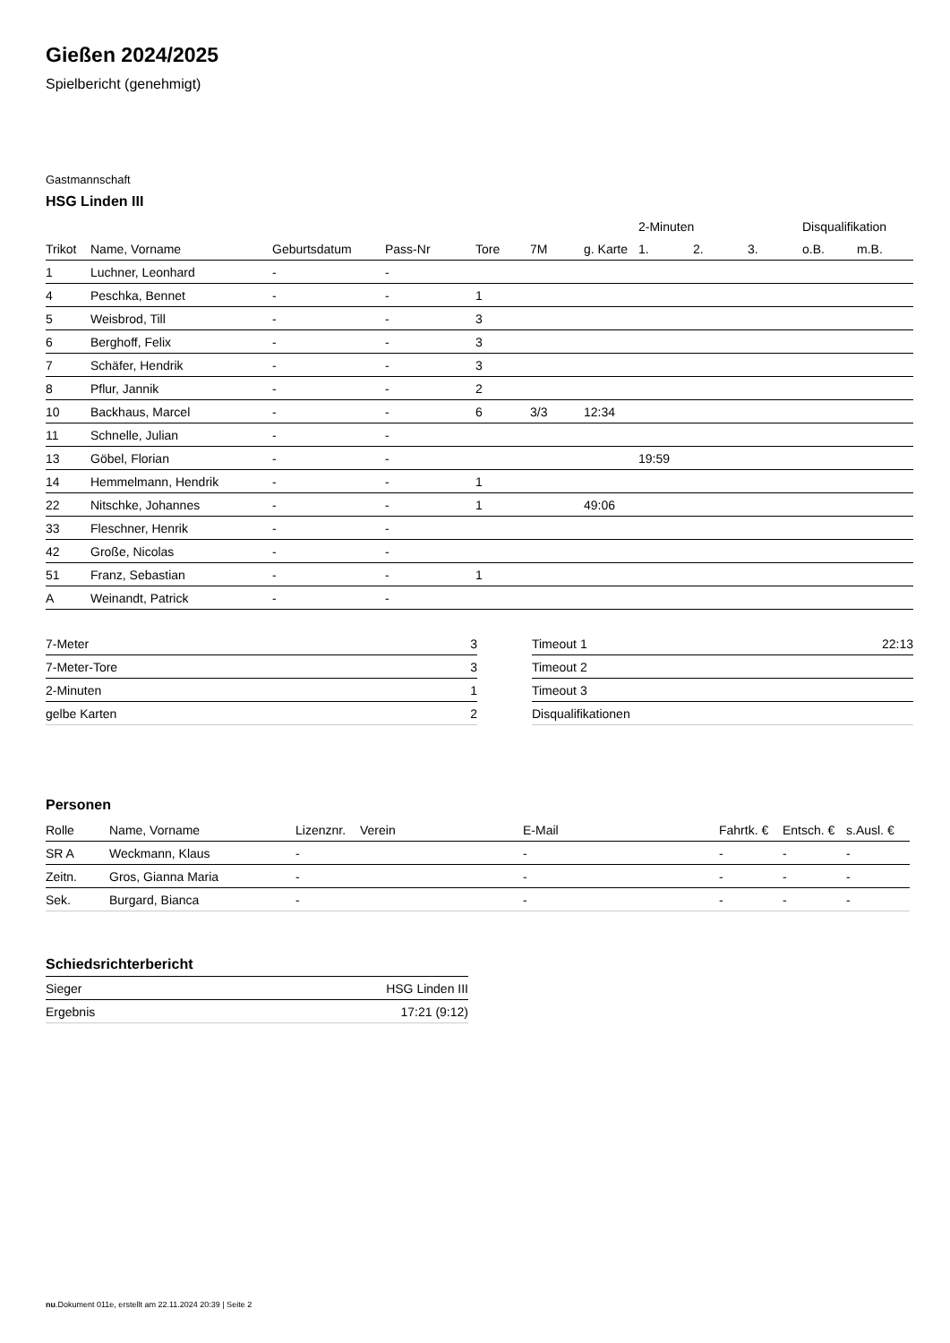Gießen 2024/2025
Spielbericht (genehmigt)
Gastmannschaft
HSG Linden III
| | | | | | | | 2-Minuten | | | Disqualifikation | |
| --- | --- | --- | --- | --- | --- | --- | --- | --- | --- | --- | --- |
| Trikot | Name, Vorname | Geburtsdatum | Pass-Nr | Tore | 7M | g. Karte | 1. | 2. | 3. | o.B. | m.B. |
| 1 | Luchner, Leonhard | - | - | | | | | | | | |
| 4 | Peschka, Bennet | - | - | 1 | | | | | | | |
| 5 | Weisbrod, Till | - | - | 3 | | | | | | | |
| 6 | Berghoff, Felix | - | - | 3 | | | | | | | |
| 7 | Schäfer, Hendrik | - | - | 3 | | | | | | | |
| 8 | Pflur, Jannik | - | - | 2 | | | | | | | |
| 10 | Backhaus, Marcel | - | - | 6 | 3/3 | 12:34 | | | | | |
| 11 | Schnelle, Julian | - | - | | | | | | | | |
| 13 | Göbel, Florian | - | - | | | | 19:59 | | | | |
| 14 | Hemmelmann, Hendrik | - | - | 1 | | | | | | | |
| 22 | Nitschke, Johannes | - | - | 1 | | 49:06 | | | | | |
| 33 | Fleschner, Henrik | - | - | | | | | | | | |
| 42 | Große, Nicolas | - | - | | | | | | | | |
| 51 | Franz, Sebastian | - | - | 1 | | | | | | | |
| A | Weinandt, Patrick | - | - | | | | | | | | |
| 7-Meter | 3 |
| 7-Meter-Tore | 3 |
| 2-Minuten | 1 |
| gelbe Karten | 2 |
| Timeout 1 | 22:13 |
| Timeout 2 | |
| Timeout 3 | |
| Disqualifikationen | |
Personen
| Rolle | Name, Vorname | Lizenznr. | Verein | E-Mail | Fahrtk. € | Entsch. € | s.Ausl. € |
| --- | --- | --- | --- | --- | --- | --- | --- |
| SR A | Weckmann, Klaus | - | | - | - | - | - |
| Zeitn. | Gros, Gianna Maria | - | | - | - | - | - |
| Sek. | Burgard, Bianca | - | | - | - | - | - |
Schiedsrichterbericht
| Sieger | HSG Linden III |
| Ergebnis | 17:21 (9:12) |
nu.Dokument 011e, erstellt am 22.11.2024 20:39 | Seite 2